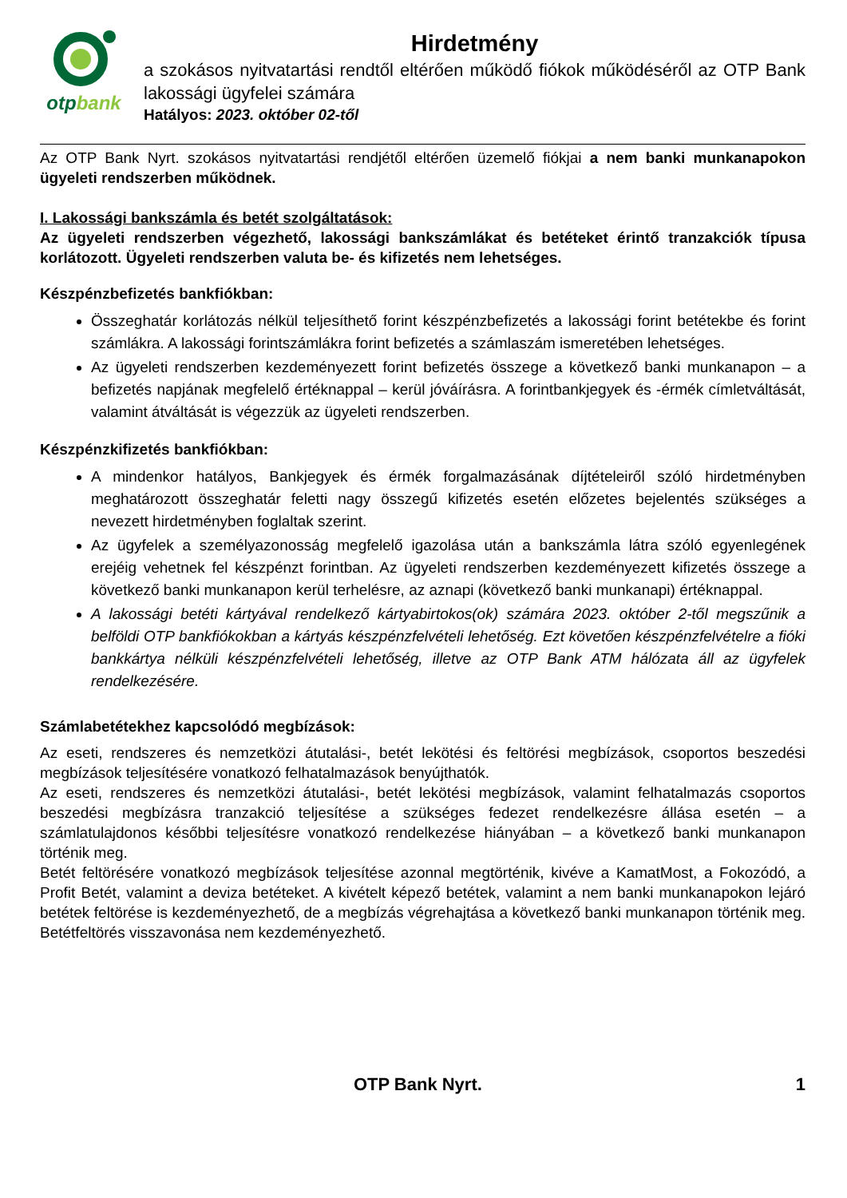otpbank
Hirdetmény
a szokásos nyitvatartási rendtől eltérően működő fiókok működéséről az OTP Bank lakossági ügyfelei számára
Hatályos: 2023. október 02-től
Az OTP Bank Nyrt. szokásos nyitvatartási rendjétől eltérően üzemelő fiókjai a nem banki munkanapokon ügyeleti rendszerben működnek.
I. Lakossági bankszámla és betét szolgáltatások:
Az ügyeleti rendszerben végezhető, lakossági bankszámlákat és betéteket érintő tranzakciók típusa korlátozott. Ügyeleti rendszerben valuta be- és kifizetés nem lehetséges.
Készpénzbefizetés bankfiókban:
Összeghatár korlátozás nélkül teljesíthető forint készpénzbefizetés a lakossági forint betétekbe és forint számlákra. A lakossági forintszámlákra forint befizetés a számlaszám ismeretében lehetséges.
Az ügyeleti rendszerben kezdeményezett forint befizetés összege a következő banki munkanapon – a befizetés napjának megfelelő értéknappal – kerül jóváírásra. A forintbankjegyek és -érmék címletváltását, valamint átváltását is végezzük az ügyeleti rendszerben.
Készpénzkifizetés bankfiókban:
A mindenkor hatályos, Bankjegyek és érmék forgalmazásának díjtételeiről szóló hirdetményben meghatározott összeghatár feletti nagy összegű kifizetés esetén előzetes bejelentés szükséges a nevezett hirdetményben foglaltak szerint.
Az ügyfelek a személyazonosság megfelelő igazolása után a bankszámla látra szóló egyenlegének erejéig vehetnek fel készpénzt forintban. Az ügyeleti rendszerben kezdeményezett kifizetés összege a következő banki munkanapon kerül terhelésre, az aznapi (következő banki munkanapi) értéknappal.
A lakossági betéti kártyával rendelkező kártyabirtokos(ok) számára 2023. október 2-től megszűnik a belföldi OTP bankfiókokban a kártyás készpénzfelvételi lehetőség. Ezt követően készpénzfelvételre a fióki bankkártya nélküli készpénzfelvételi lehetőség, illetve az OTP Bank ATM hálózata áll az ügyfelek rendelkezésére.
Számlabetétekhez kapcsolódó megbízások:
Az eseti, rendszeres és nemzetközi átutalási-, betét lekötési és feltörési megbízások, csoportos beszedési megbízások teljesítésére vonatkozó felhatalmazások benyújthatók.
Az eseti, rendszeres és nemzetközi átutalási-, betét lekötési megbízások, valamint felhatalmazás csoportos beszedési megbízásra tranzakció teljesítése a szükséges fedezet rendelkezésre állása esetén – a számlatulajdonos későbbi teljesítésre vonatkozó rendelkezése hiányában – a következő banki munkanapon történik meg.
Betét feltörésére vonatkozó megbízások teljesítése azonnal megtörténik, kivéve a KamatMost, a Fokozódó, a Profit Betét, valamint a deviza betéteket. A kivételt képező betétek, valamint a nem banki munkanapokon lejáró betétek feltörése is kezdeményezhető, de a megbízás végrehajtása a következő banki munkanapon történik meg. Betétfeltörés visszavonása nem kezdeményezhető.
OTP Bank Nyrt. 1